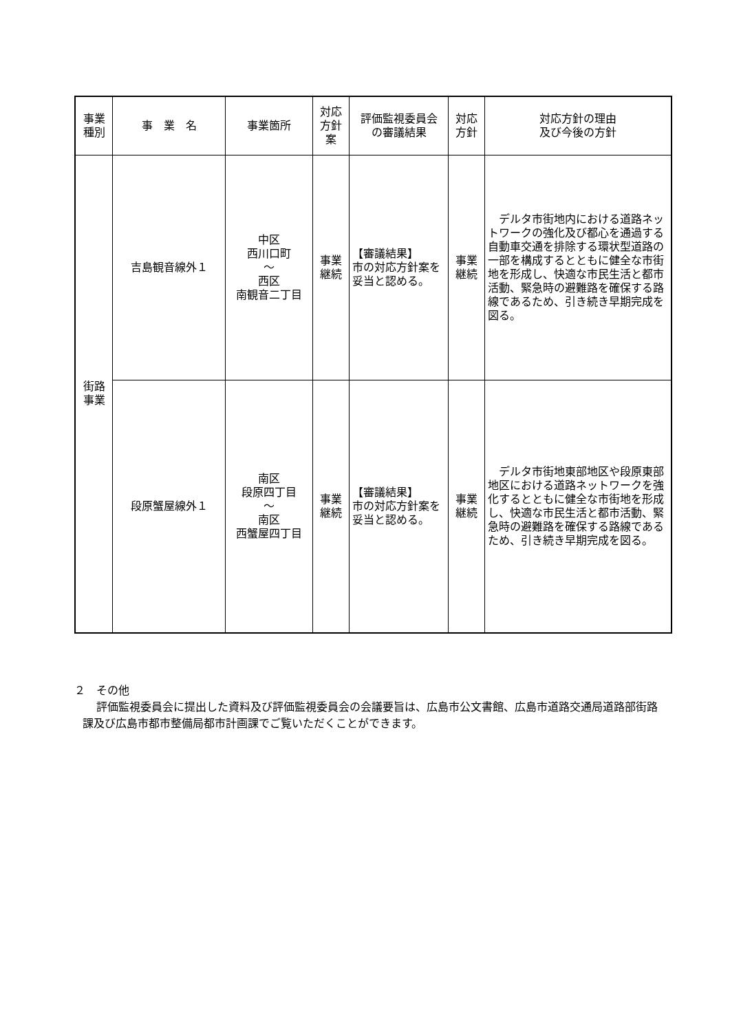| 事業 種別 | 事 業 名 | 事業箇所 | 対応 方針 案 | 評価監視委員会 の審議結果 | 対応 方針 | 対応方針の理由 及び今後の方針 |
| --- | --- | --- | --- | --- | --- | --- |
| 街路 事業 | 吉島観音線外１ | 中区 西川口町 ～ 西区 南観音二丁目 | 事業 継続 | 【審議結果】 市の対応方針案を妥当と認める。 | 事業 継続 | デルタ市街地内における道路ネットワークの強化及び都心を通過する自動車交通を排除する環状型道路の一部を構成するとともに健全な市街地を形成し、快適な市民生活と都市活動、緊急時の避難路を確保する路線であるため、引き続き早期完成を図る。 |
| | 段原蟹屋線外１ | 南区 段原四丁目 ～ 南区 西蟹屋四丁目 | 事業 継続 | 【審議結果】 市の対応方針案を妥当と認める。 | 事業 継続 | デルタ市街地東部地区や段原東部地区における道路ネットワークを強化するとともに健全な市街地を形成し、快適な市民生活と都市活動、緊急時の避難路を確保する路線であるため、引き続き早期完成を図る。 |
２　その他
評価監視委員会に提出した資料及び評価監視委員会の会議要旨は、広島市公文書館、広島市道路交通局道路部街路課及び広島市都市整備局都市計画課でご覧いただくことができます。